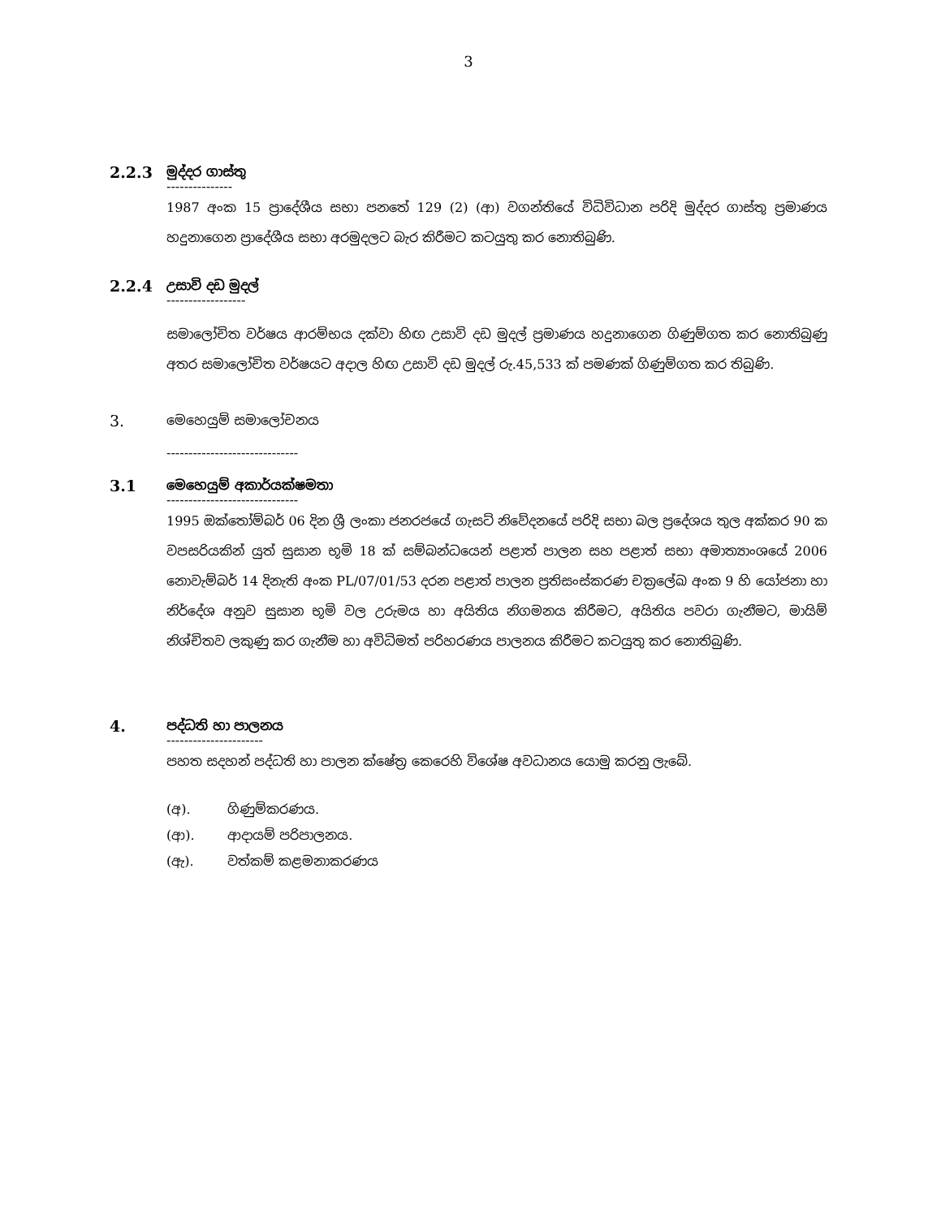3
2.2.3
මුද්දර ගාස්තු
---------------
1987 අංක 15 ප්‍රාදේශීය සභා පනතේ 129 (2) (ආ) වගන්තියේ විධිවිධාන පරිදි මුද්දර ගාස්තු ප්‍රමාණය හදුනාගෙන ප්‍රාදේශීය සභා අරමුදලට බැර කිරීමට කටයුතු කර නොතිබුණි.
2.2.4
උසාවි දඩ මුදල්
------------------
සමාලෝචිත වර්ෂය ආරම්භය දක්වා හිඟ උසාවි දඩ මුදල් ප්‍රමාණය හදුනාගෙන ගිණුම්ගත කර නොතිබුණු අතර සමාලෝචිත වර්ෂයට අදාල හිඟ උසාවි දඩ මුදල් රු.45,533 ක් පමණක් ගිණුම්ගත කර තිබුණි.
3.
මෙහෙයුම් සමාලෝචනය
------------------------------
3.1
මෙහෙයුම් අකාර්යක්ෂමතා
------------------------------
1995 ඔක්තෝම්බර් 06 දින ශ්‍රී ලංකා ජනරජයේ ගැසට් නිවේදනයේ පරිදි සභා බල ප්‍රදේශය තුල අක්කර 90 ක වපසරියකින් යුත් සුසාන භූමි 18 ක් සම්බන්ධයෙන් පළාත් පාලන සහ පළාත් සභා අමාත්‍යාංශයේ 2006 නොවැම්බර් 14 දිනැති අංක PL/07/01/53 දරන පළාත් පාලන ප්‍රතිසංස්කරණ චක්‍රලේඛ අංක 9 හි යෝජනා හා නිර්දේශ අනුව සුසාන භූමි වල උරුමය හා අයිතිය නිගමනය කිරීමට, අයිතිය පවරා ගැනීමට, මායිම් නිශ්චිතව ලකුණු කර ගැනීම හා අවිධිමත් පරිහරණය පාලනය කිරීමට කටයුතු කර නොතිබුණි.
4.
පද්ධති හා පාලනය
----------------------
පහත සදහන් පද්ධති හා පාලන ක්ෂේත්‍ර කෙරෙහි විශේෂ අවධානය යොමු කරනු ලැබේ.
(අ). ගිණුම්කරණය.
(ආ). ආදායම් පරිපාලනය.
(ඇ). වත්කම් කළමනාකරණය